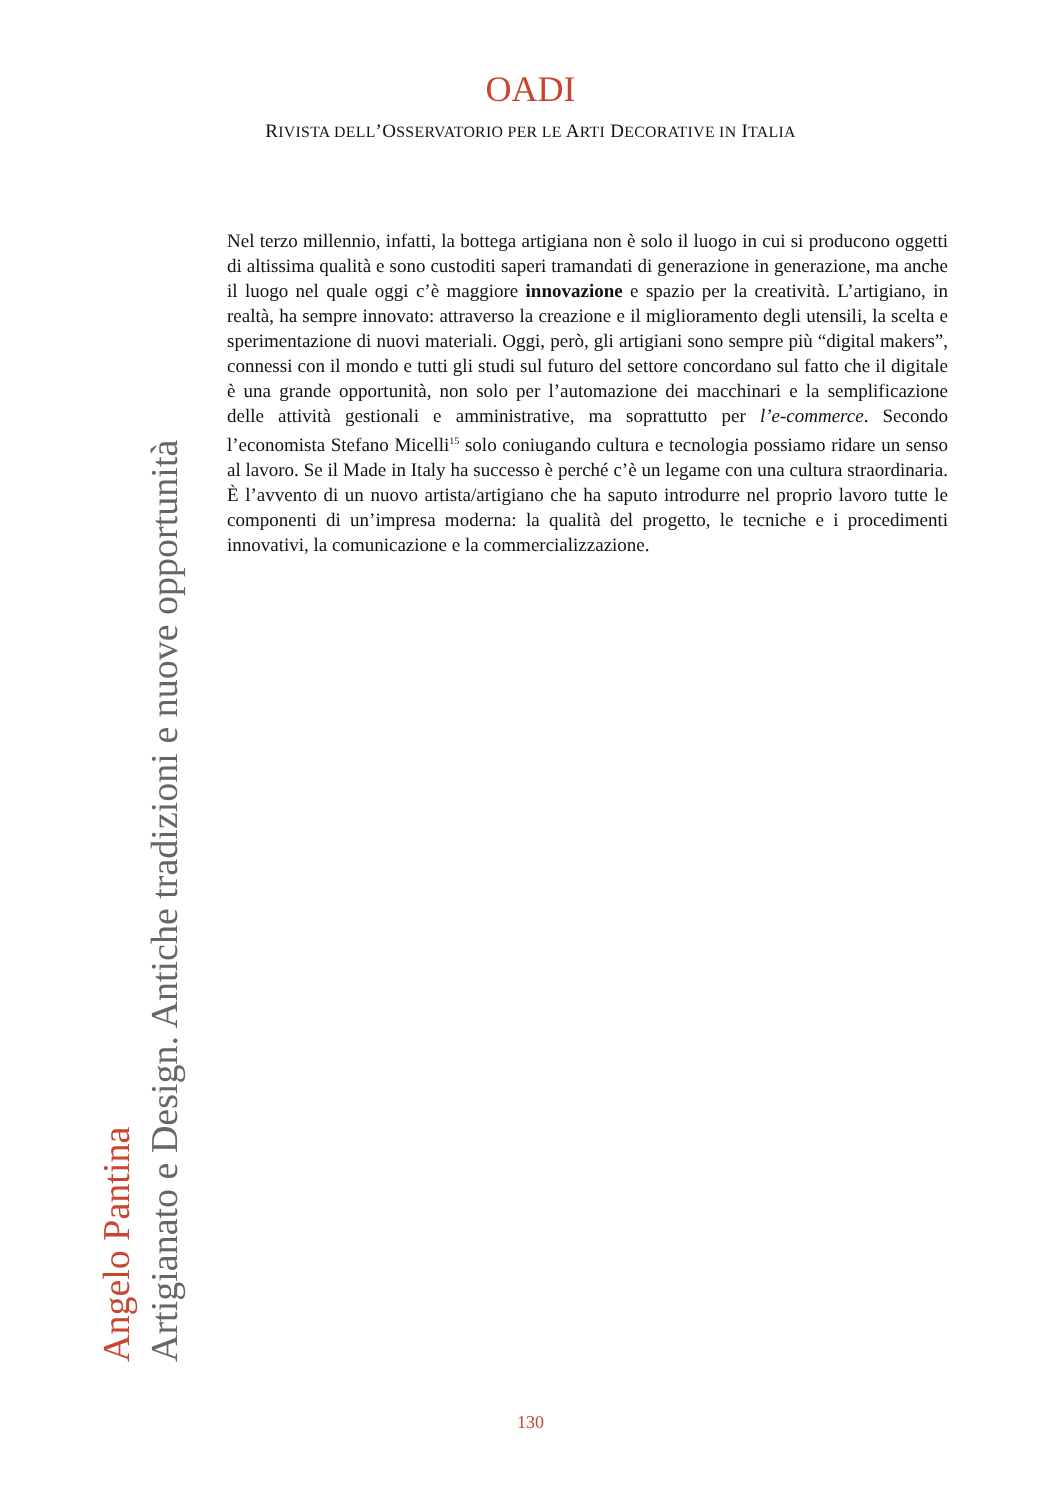OADI
RIVISTA DELL’OSSERVATORIO PER LE ARTI DECORATIVE IN ITALIA
Nel terzo millennio, infatti, la bottega artigiana non è solo il luogo in cui si producono oggetti di altissima qualità e sono custoditi saperi tramandati di generazione in generazione, ma anche il luogo nel quale oggi c’è maggiore innovazione e spazio per la creatività. L’artigiano, in realtà, ha sempre innovato: attraverso la creazione e il miglioramento degli utensili, la scelta e sperimentazione di nuovi materiali. Oggi, però, gli artigiani sono sempre più “digital makers”, connessi con il mondo e tutti gli studi sul futuro del settore concordano sul fatto che il digitale è una grande opportunità, non solo per l’automazione dei macchinari e la semplificazione delle attività gestionali e amministrative, ma soprattutto per l’e-commerce. Secondo l’economista Stefano Micelli<sup>15</sup> solo coniugando cultura e tecnologia possiamo ridare un senso al lavoro. Se il Made in Italy ha successo è perché c’è un legame con una cultura straordinaria. È l’avvento di un nuovo artista/artigiano che ha saputo introdurre nel proprio lavoro tutte le componenti di un’impresa moderna: la qualità del progetto, le tecniche e i procedimenti innovativi, la comunicazione e la commercializzazione.
Angelo Pantina
Artigianato e Design. Antiche tradizioni e nuove opportunità
130